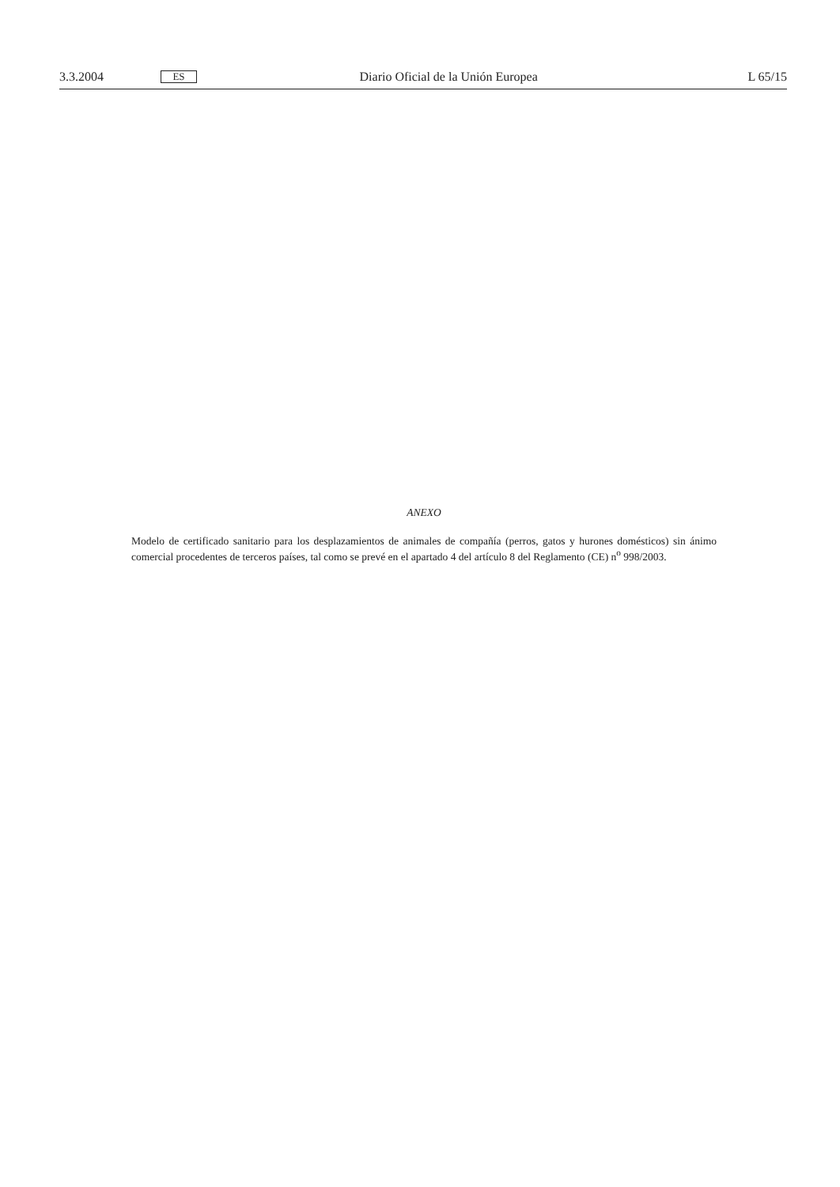3.3.2004 ES Diario Oficial de la Unión Europea L 65/15
ANEXO
Modelo de certificado sanitario para los desplazamientos de animales de compañía (perros, gatos y hurones domésticos) sin ánimo comercial procedentes de terceros países, tal como se prevé en el apartado 4 del artículo 8 del Reglamento (CE) n<sup>o</sup> 998/2003.